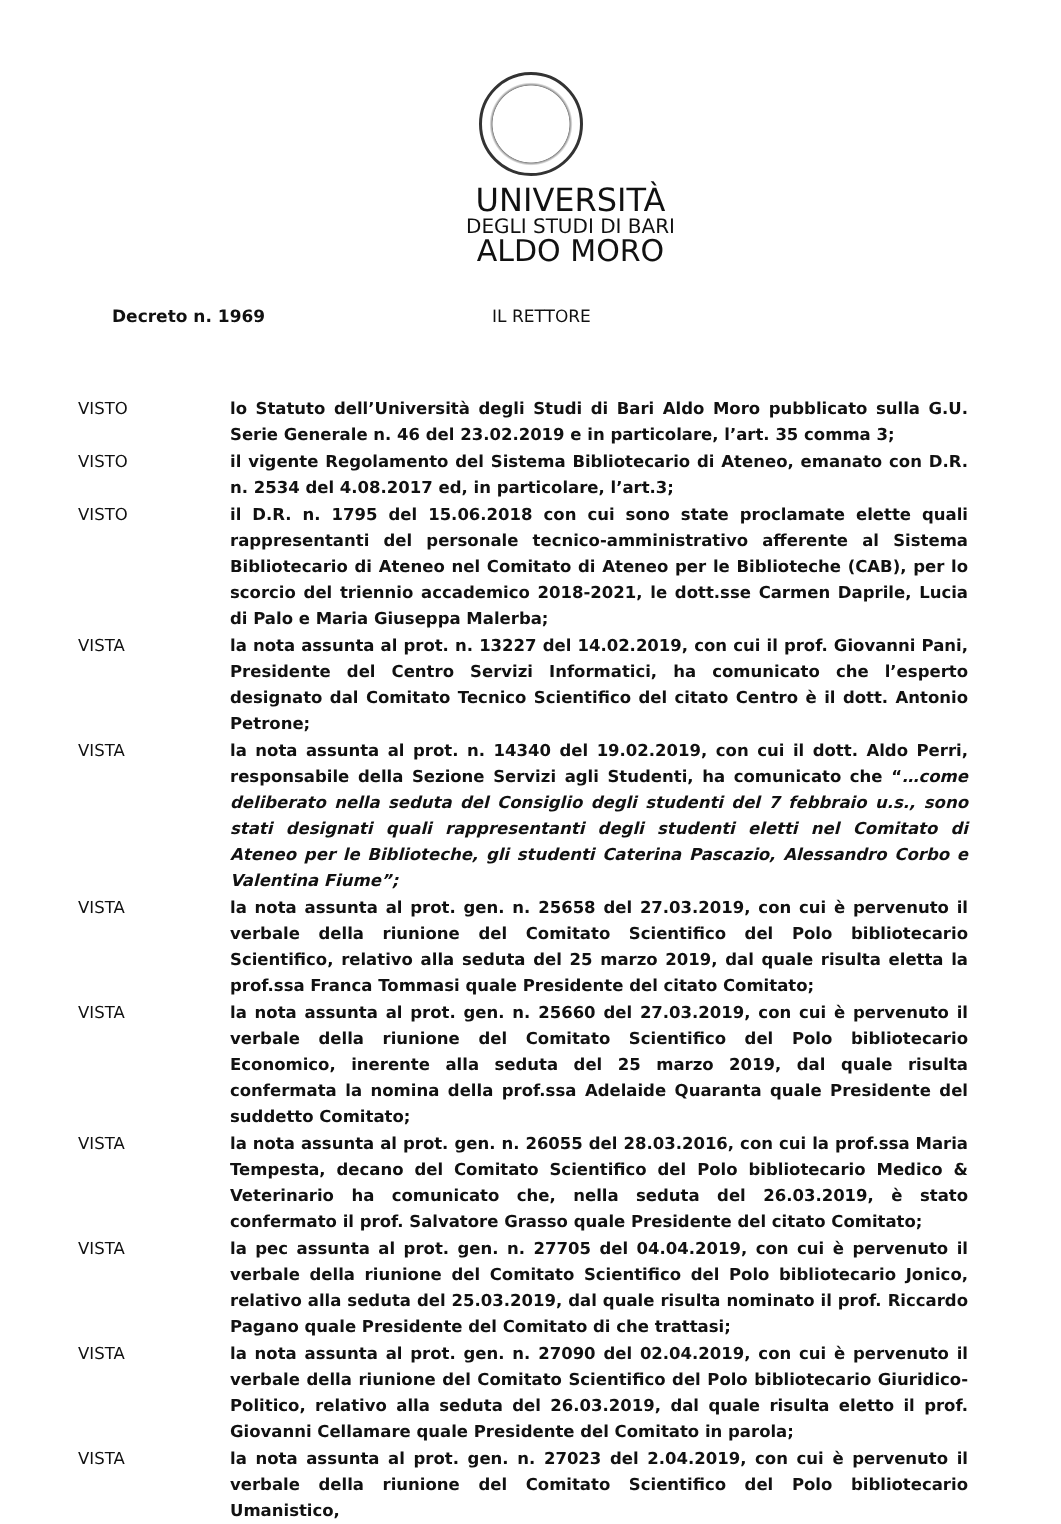UNIVERSITÀ
DEGLI STUDI DI BARI
ALDO MORO
Decreto n. 1969 IL RETTORE
VISTO lo Statuto dell’Università degli Studi di Bari Aldo Moro pubblicato sulla G.U. Serie Generale n. 46 del 23.02.2019 e in particolare, l’art. 35 comma 3;
VISTO il vigente Regolamento del Sistema Bibliotecario di Ateneo, emanato con D.R. n. 2534 del 4.08.2017 ed, in particolare, l’art.3;
VISTO il D.R. n. 1795 del 15.06.2018 con cui sono state proclamate elette quali rappresentanti del personale tecnico-amministrativo afferente al Sistema Bibliotecario di Ateneo nel Comitato di Ateneo per le Biblioteche (CAB), per lo scorcio del triennio accademico 2018-2021, le dott.sse Carmen Daprile, Lucia di Palo e Maria Giuseppa Malerba;
VISTA la nota assunta al prot. n. 13227 del 14.02.2019, con cui il prof. Giovanni Pani, Presidente del Centro Servizi Informatici, ha comunicato che l’esperto designato dal Comitato Tecnico Scientifico del citato Centro è il dott. Antonio Petrone;
VISTA la nota assunta al prot. n. 14340 del 19.02.2019, con cui il dott. Aldo Perri, responsabile della Sezione Servizi agli Studenti, ha comunicato che “…come deliberato nella seduta del Consiglio degli studenti del 7 febbraio u.s., sono stati designati quali rappresentanti degli studenti eletti nel Comitato di Ateneo per le Biblioteche, gli studenti Caterina Pascazio, Alessandro Corbo e Valentina Fiume”;
VISTA la nota assunta al prot. gen. n. 25658 del 27.03.2019, con cui è pervenuto il verbale della riunione del Comitato Scientifico del Polo bibliotecario Scientifico, relativo alla seduta del 25 marzo 2019, dal quale risulta eletta la prof.ssa Franca Tommasi quale Presidente del citato Comitato;
VISTA la nota assunta al prot. gen. n. 25660 del 27.03.2019, con cui è pervenuto il verbale della riunione del Comitato Scientifico del Polo bibliotecario Economico, inerente alla seduta del 25 marzo 2019, dal quale risulta confermata la nomina della prof.ssa Adelaide Quaranta quale Presidente del suddetto Comitato;
VISTA la nota assunta al prot. gen. n. 26055 del 28.03.2016, con cui la prof.ssa Maria Tempesta, decano del Comitato Scientifico del Polo bibliotecario Medico & Veterinario ha comunicato che, nella seduta del 26.03.2019, è stato confermato il prof. Salvatore Grasso quale Presidente del citato Comitato;
VISTA la pec assunta al prot. gen. n. 27705 del 04.04.2019, con cui è pervenuto il verbale della riunione del Comitato Scientifico del Polo bibliotecario Jonico, relativo alla seduta del 25.03.2019, dal quale risulta nominato il prof. Riccardo Pagano quale Presidente del Comitato di che trattasi;
VISTA la nota assunta al prot. gen. n. 27090 del 02.04.2019, con cui è pervenuto il verbale della riunione del Comitato Scientifico del Polo bibliotecario Giuridico-Politico, relativo alla seduta del 26.03.2019, dal quale risulta eletto il prof. Giovanni Cellamare quale Presidente del Comitato in parola;
VISTA la nota assunta al prot. gen. n. 27023 del 2.04.2019, con cui è pervenuto il verbale della riunione del Comitato Scientifico del Polo bibliotecario Umanistico,